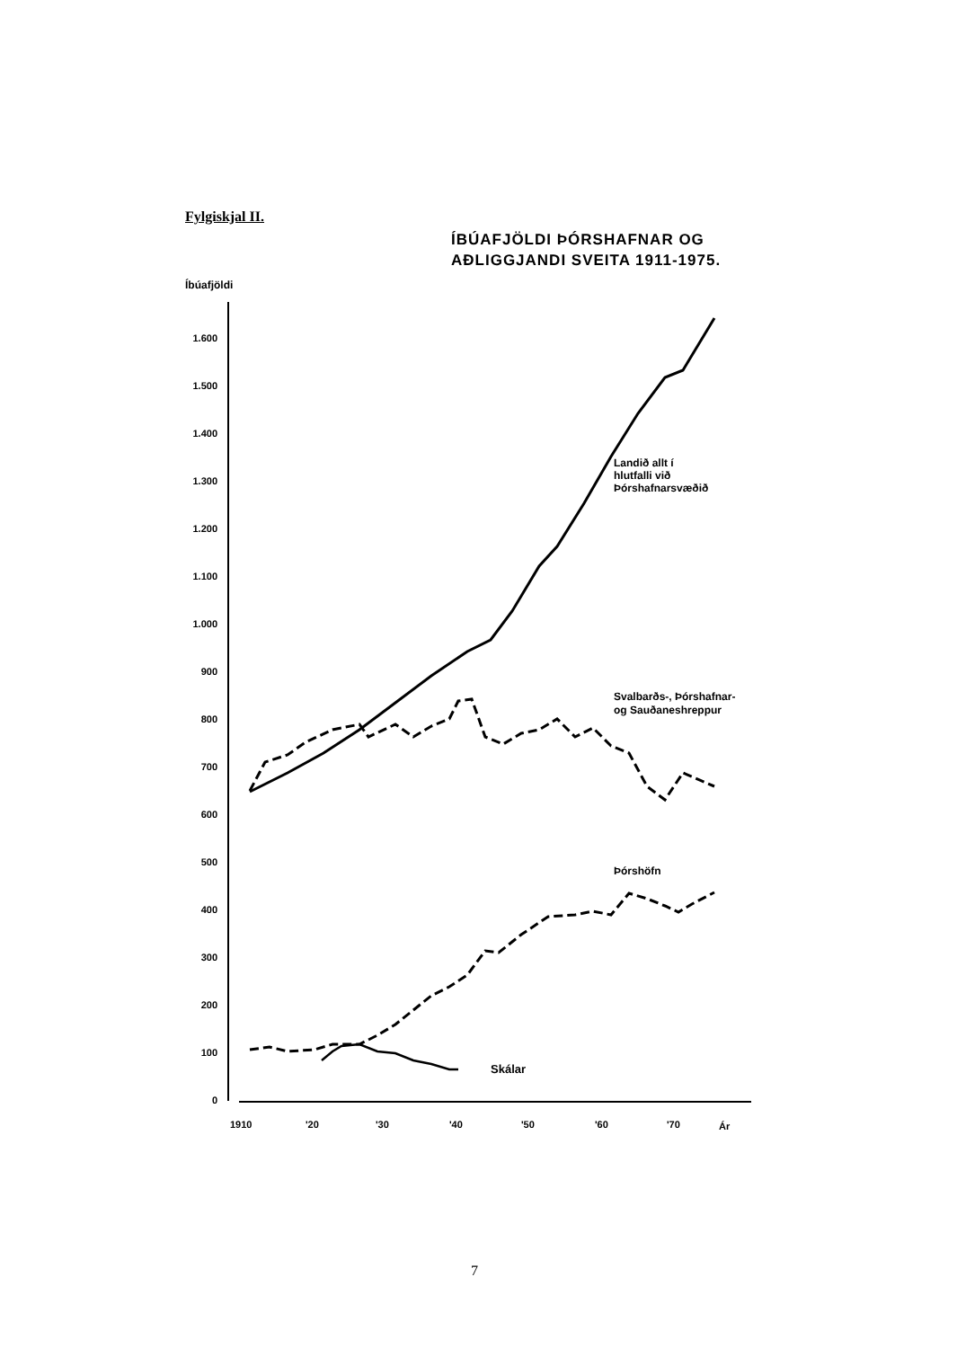Fylgiskjal II.
ÍBÚAFJÖLDI ÞÓRSHAFNAR OG
AÐLIGGJANDI SVEITA 1911-1975.
Íbúafjöldi
1.600
1.500
1.400
1.300
1.200
1.100
1.000
900
800
700
600
500
400
300
200
100
0
1910
'20
'30
'40
'50
'60
'70
Ár
Landið allt í
hlutfalli við
Þórshafnarsvæðið
Svalbarðs-, Þórshafnar-
og Sauðaneshreppur
Þórshöfn
Skálar
7